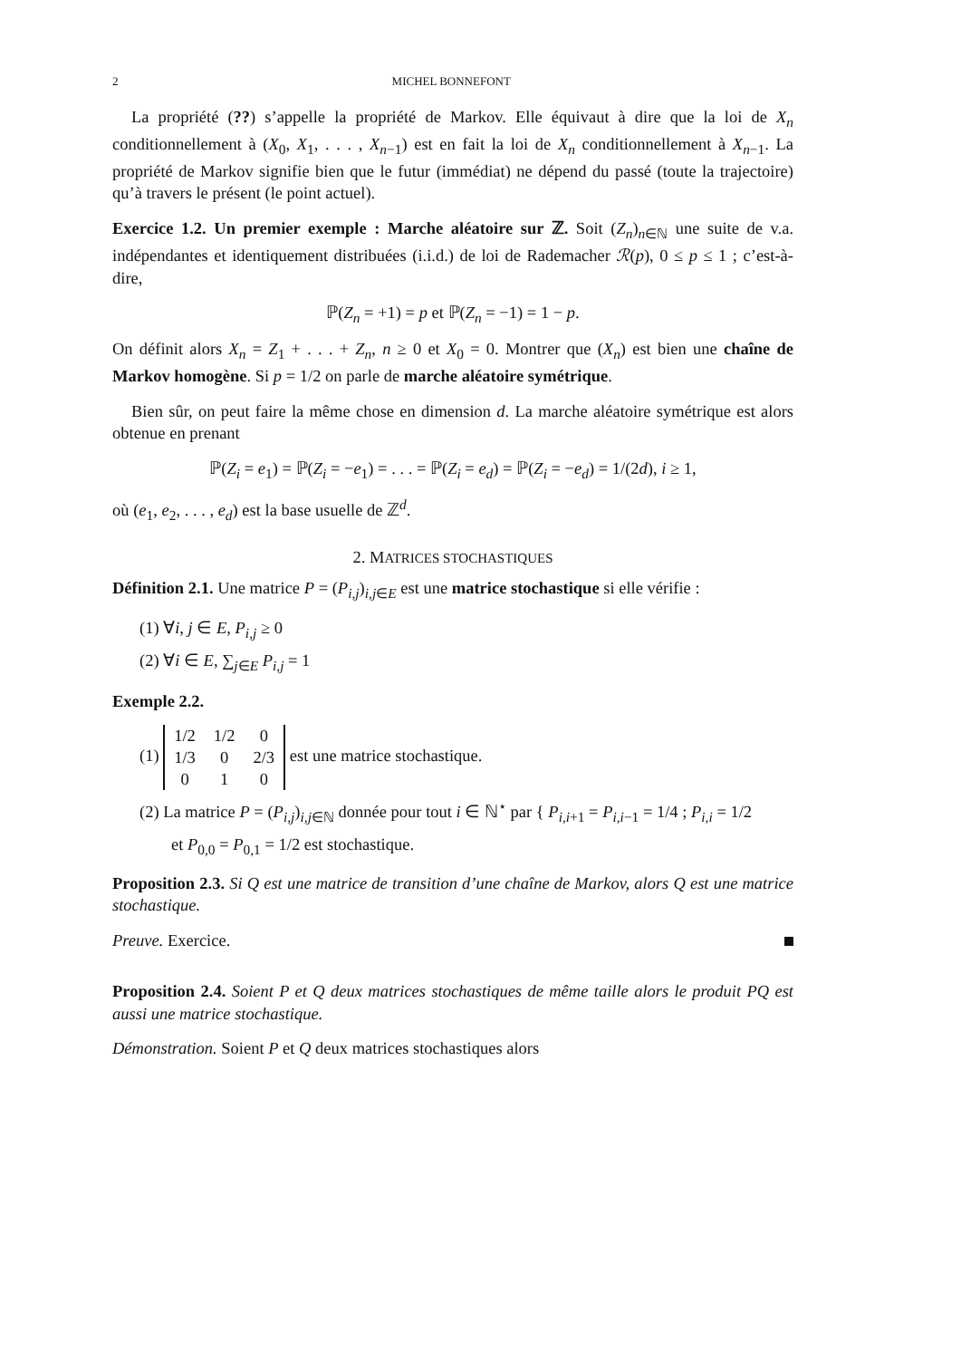2 MICHEL BONNEFONT
La propriété (??) s’appelle la propriété de Markov. Elle équivaut à dire que la loi de X<sub>n</sub> conditionnellement à (X<sub>0</sub>, X<sub>1</sub>, . . . , X<sub>n−1</sub>) est en fait la loi de X<sub>n</sub> conditionnellement à X<sub>n−1</sub>. La propriété de Markov signifie bien que le futur (immédiat) ne dépend du passé (toute la trajectoire) qu’à travers le présent (le point actuel).
Exercice 1.2. Un premier exemple : Marche aléatoire sur ℤ. Soit (Z<sub>n</sub>)<sub>n∈ℕ</sub> une suite de v.a. indépendantes et identiquement distribuées (i.i.d.) de loi de Rademacher ℛ(p), 0 ≤ p ≤ 1 ; c’est-à-dire,
ℙ(Z<sub>n</sub> = +1) = p et ℙ(Z<sub>n</sub> = −1) = 1 − p.
On définit alors X<sub>n</sub> = Z<sub>1</sub> + . . . + Z<sub>n</sub>, n ≥ 0 et X<sub>0</sub> = 0. Montrer que (X<sub>n</sub>) est bien une chaîne de Markov homogène. Si p = 1/2 on parle de marche aléatoire symétrique.
Bien sûr, on peut faire la même chose en dimension d. La marche aléatoire symétrique est alors obtenue en prenant
ℙ(Z<sub>i</sub> = e<sub>1</sub>) = ℙ(Z<sub>i</sub> = −e<sub>1</sub>) = . . . = ℙ(Z<sub>i</sub> = e<sub>d</sub>) = ℙ(Z<sub>i</sub> = −e<sub>d</sub>) = 1/(2d), i ≥ 1,
où (e<sub>1</sub>, e<sub>2</sub>, . . . , e<sub>d</sub>) est la base usuelle de ℤ<sup>d</sup>.
2. MATRICES STOCHASTIQUES
Définition 2.1. Une matrice P = (P<sub>i,j</sub>)<sub>i,j∈E</sub> est une matrice stochastique si elle vérifie :
(1) ∀i, j ∈ E, P<sub>i,j</sub> ≥ 0
(2) ∀i ∈ E, ∑<sub>j∈E</sub> P<sub>i,j</sub> = 1
Exemple 2.2.
(1)
| 1/2 | 1/2 | 0 |
| 1/3 | 0 | 2/3 |
| 0 | 1 | 0 |
est une matrice stochastique.
(2) La matrice P = (P<sub>i,j</sub>)<sub>i,j∈ℕ</sub> donnée pour tout i ∈ ℕ<sup>⋆</sup> par { P<sub>i,i+1</sub> = P<sub>i,i−1</sub> = 1/4 ; P<sub>i,i</sub> = 1/2
et P<sub>0,0</sub> = P<sub>0,1</sub> = 1/2 est stochastique.
Proposition 2.3. Si Q est une matrice de transition d’une chaîne de Markov, alors Q est une matrice stochastique.
Preuve. Exercice.
Proposition 2.4. Soient P et Q deux matrices stochastiques de même taille alors le produit PQ est aussi une matrice stochastique.
Démonstration. Soient P et Q deux matrices stochastiques alors